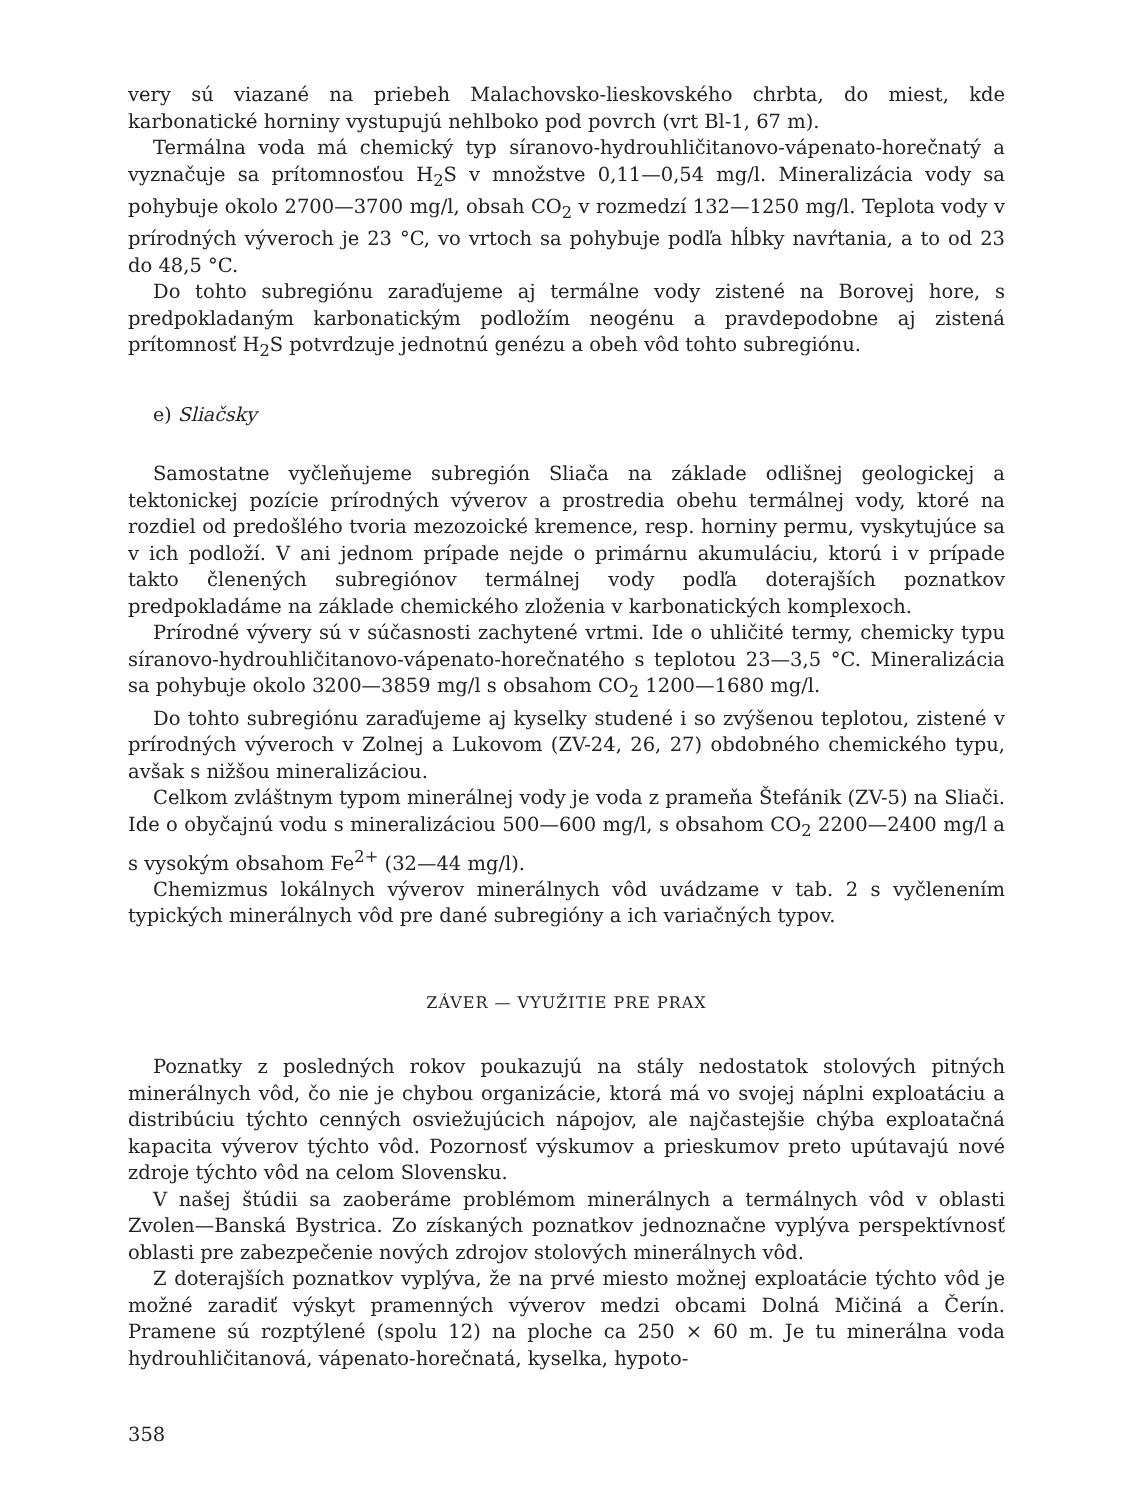very sú viazané na priebeh Malachovsko-lieskovského chrbta, do miest, kde karbonatické horniny vystupujú nehlboko pod povrch (vrt Bl-1, 67 m).
Termálna voda má chemický typ síranovo-hydrouhličitanovo-vápenato-horečnatý a vyznačuje sa prítomnosťou H<sub>2</sub>S v množstve 0,11—0,54 mg/l. Mineralizácia vody sa pohybuje okolo 2700—3700 mg/l, obsah CO<sub>2</sub> v rozmedzí 132—1250 mg/l. Teplota vody v prírodných výveroch je 23 °C, vo vrtoch sa pohybuje podľa hĺbky navŕtania, a to od 23 do 48,5 °C.
Do tohto subregiónu zaraďujeme aj termálne vody zistené na Borovej hore, s predpokladaným karbonatickým podložím neogénu a pravdepodobne aj zistená prítomnosť H<sub>2</sub>S potvrdzuje jednotnú genézu a obeh vôd tohto subregiónu.
e) Sliačsky
Samostatne vyčleňujeme subregión Sliača na základe odlišnej geologickej a tektonickej pozície prírodných výverov a prostredia obehu termálnej vody, ktoré na rozdiel od predošlého tvoria mezozoické kremence, resp. horniny permu, vyskytujúce sa v ich podloží. V ani jednom prípade nejde o primárnu akumuláciu, ktorú i v prípade takto členených subregiónov termálnej vody podľa doterajších poznatkov predpokladáme na základe chemického zloženia v karbonatických komplexoch.
Prírodné vývery sú v súčasnosti zachytené vrtmi. Ide o uhličité termy, chemicky typu síranovo-hydrouhličitanovo-vápenato-horečnatého s teplotou 23—3,5 °C. Mineralizácia sa pohybuje okolo 3200—3859 mg/l s obsahom CO<sub>2</sub> 1200—1680 mg/l.
Do tohto subregiónu zaraďujeme aj kyselky studené i so zvýšenou teplotou, zistené v prírodných výveroch v Zolnej a Lukovom (ZV-24, 26, 27) obdobného chemického typu, avšak s nižšou mineralizáciou.
Celkom zvláštnym typom minerálnej vody je voda z prameňa Štefánik (ZV-5) na Sliači. Ide o obyčajnú vodu s mineralizáciou 500—600 mg/l, s obsahom CO<sub>2</sub> 2200—2400 mg/l a s vysokým obsahom Fe<sup>2+</sup> (32—44 mg/l).
Chemizmus lokálnych výverov minerálnych vôd uvádzame v tab. 2 s vyčlenením typických minerálnych vôd pre dané subregióny a ich variačných typov.
ZÁVER — VYUŽITIE PRE PRAX
Poznatky z posledných rokov poukazujú na stály nedostatok stolových pitných minerálnych vôd, čo nie je chybou organizácie, ktorá má vo svojej náplni exploatáciu a distribúciu týchto cenných osviežujúcich nápojov, ale najčastejšie chýba exploatačná kapacita výverov týchto vôd. Pozornosť výskumov a prieskumov preto upútavajú nové zdroje týchto vôd na celom Slovensku.
V našej štúdii sa zaoberáme problémom minerálnych a termálnych vôd v oblasti Zvolen—Banská Bystrica. Zo získaných poznatkov jednoznačne vyplýva perspektívnosť oblasti pre zabezpečenie nových zdrojov stolových minerálnych vôd.
Z doterajších poznatkov vyplýva, že na prvé miesto možnej exploatácie týchto vôd je možné zaradiť výskyt pramenných výverov medzi obcami Dolná Mičiná a Čerín. Pramene sú rozptýlené (spolu 12) na ploche ca 250 × 60 m. Je tu minerálna voda hydrouhličitanová, vápenato-horečnatá, kyselka, hypoto-
358